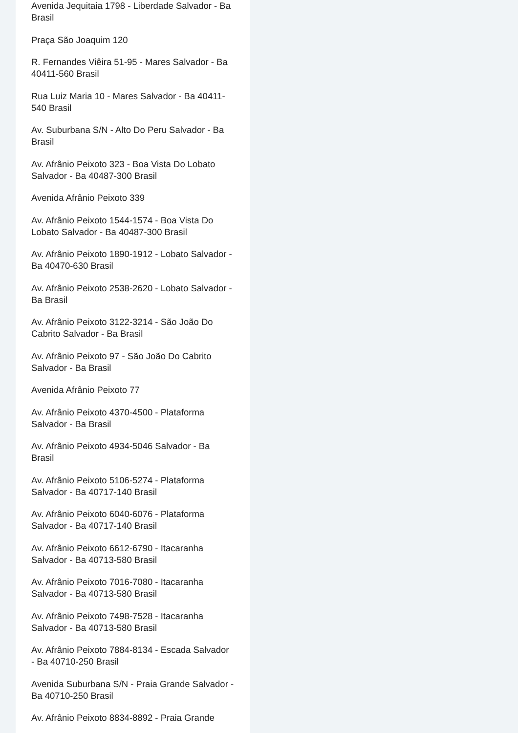Avenida Jequitaia 1798 - Liberdade Salvador - Ba Brasil
Praça São Joaquim 120
R. Fernandes Viêira 51-95 - Mares Salvador - Ba 40411-560 Brasil
Rua Luiz Maria 10 - Mares Salvador - Ba 40411-540 Brasil
Av. Suburbana S/N - Alto Do Peru Salvador - Ba Brasil
Av. Afrânio Peixoto 323 - Boa Vista Do Lobato Salvador - Ba 40487-300 Brasil
Avenida Afrânio Peixoto 339
Av. Afrânio Peixoto 1544-1574 - Boa Vista Do Lobato Salvador - Ba 40487-300 Brasil
Av. Afrânio Peixoto 1890-1912 - Lobato Salvador - Ba 40470-630 Brasil
Av. Afrânio Peixoto 2538-2620 - Lobato Salvador - Ba Brasil
Av. Afrânio Peixoto 3122-3214 - São João Do Cabrito Salvador - Ba Brasil
Av. Afrânio Peixoto 97 - São João Do Cabrito Salvador - Ba Brasil
Avenida Afrânio Peixoto 77
Av. Afrânio Peixoto 4370-4500 - Plataforma Salvador - Ba Brasil
Av. Afrânio Peixoto 4934-5046 Salvador - Ba Brasil
Av. Afrânio Peixoto 5106-5274 - Plataforma Salvador - Ba 40717-140 Brasil
Av. Afrânio Peixoto 6040-6076 - Plataforma Salvador - Ba 40717-140 Brasil
Av. Afrânio Peixoto 6612-6790 - Itacaranha Salvador - Ba 40713-580 Brasil
Av. Afrânio Peixoto 7016-7080 - Itacaranha Salvador - Ba 40713-580 Brasil
Av. Afrânio Peixoto 7498-7528 - Itacaranha Salvador - Ba 40713-580 Brasil
Av. Afrânio Peixoto 7884-8134 - Escada Salvador - Ba 40710-250 Brasil
Avenida Suburbana S/N - Praia Grande Salvador - Ba 40710-250 Brasil
Av. Afrânio Peixoto 8834-8892 - Praia Grande